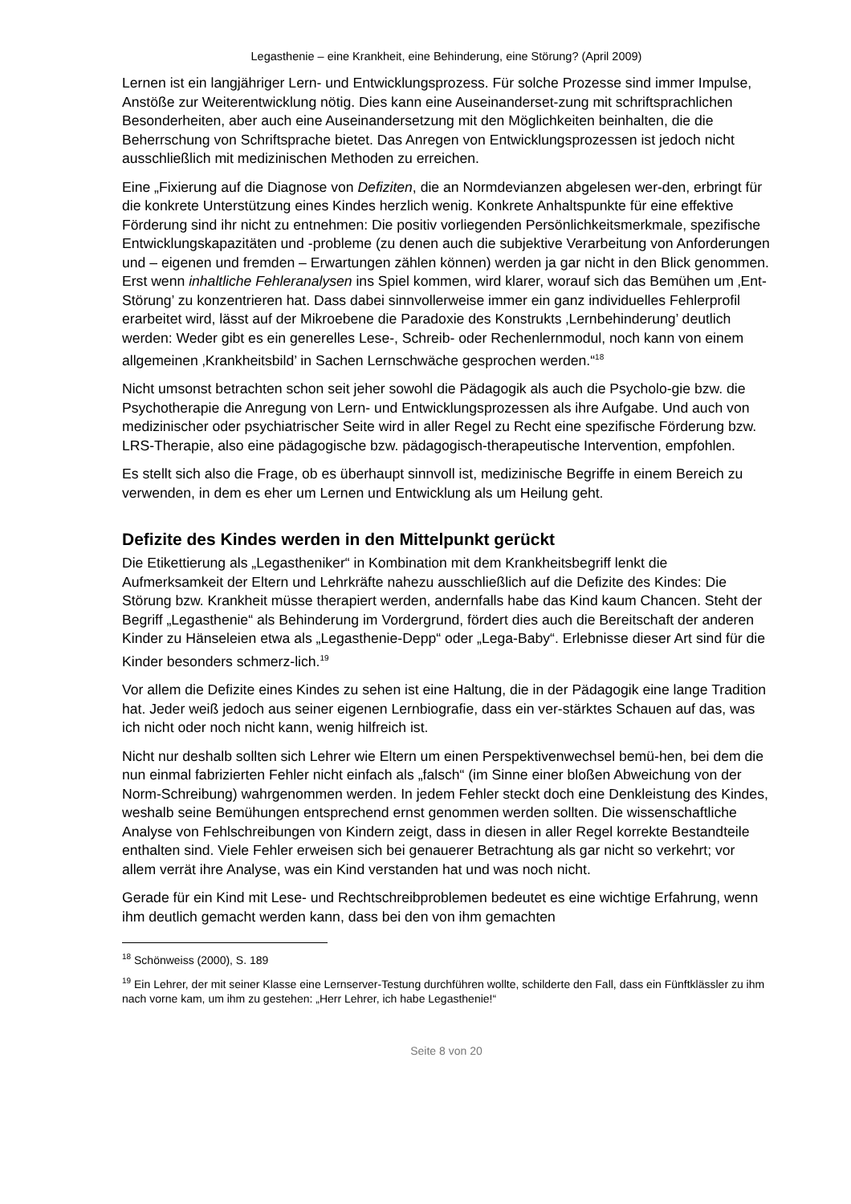Legasthenie – eine Krankheit, eine Behinderung, eine Störung? (April 2009)
Lernen ist ein langjähriger Lern- und Entwicklungsprozess. Für solche Prozesse sind immer Impulse, Anstöße zur Weiterentwicklung nötig. Dies kann eine Auseinanderset-zung mit schriftsprachlichen Besonderheiten, aber auch eine Auseinandersetzung mit den Möglichkeiten beinhalten, die die Beherrschung von Schriftsprache bietet. Das Anregen von Entwicklungsprozessen ist jedoch nicht ausschließlich mit medizinischen Methoden zu erreichen.
Eine „Fixierung auf die Diagnose von Defiziten, die an Normdevianzen abgelesen wer-den, erbringt für die konkrete Unterstützung eines Kindes herzlich wenig. Konkrete Anhaltspunkte für eine effektive Förderung sind ihr nicht zu entnehmen: Die positiv vorliegenden Persönlichkeitsmerkmale, spezifische Entwicklungskapazitäten und -probleme (zu denen auch die subjektive Verarbeitung von Anforderungen und – eigenen und fremden – Erwartungen zählen können) werden ja gar nicht in den Blick genommen. Erst wenn inhaltliche Fehleranalysen ins Spiel kommen, wird klarer, worauf sich das Bemühen um ‚Ent-Störung’ zu konzentrieren hat. Dass dabei sinnvollerweise immer ein ganz individuelles Fehlerprofil erarbeitet wird, lässt auf der Mikroebene die Paradoxie des Konstrukts ‚Lernbehinderung’ deutlich werden: Weder gibt es ein generelles Lese-, Schreib- oder Rechenlernmodul, noch kann von einem allgemeinen ‚Krankheitsbild’ in Sachen Lernschwäche gesprochen werden.“<sup>18</sup>
Nicht umsonst betrachten schon seit jeher sowohl die Pädagogik als auch die Psycholo-gie bzw. die Psychotherapie die Anregung von Lern- und Entwicklungsprozessen als ihre Aufgabe. Und auch von medizinischer oder psychiatrischer Seite wird in aller Regel zu Recht eine spezifische Förderung bzw. LRS-Therapie, also eine pädagogische bzw. pädagogisch-therapeutische Intervention, empfohlen.
Es stellt sich also die Frage, ob es überhaupt sinnvoll ist, medizinische Begriffe in einem Bereich zu verwenden, in dem es eher um Lernen und Entwicklung als um Heilung geht.
Defizite des Kindes werden in den Mittelpunkt gerückt
Die Etikettierung als „Legastheniker“ in Kombination mit dem Krankheitsbegriff lenkt die Aufmerksamkeit der Eltern und Lehrkräfte nahezu ausschließlich auf die Defizite des Kindes: Die Störung bzw. Krankheit müsse therapiert werden, andernfalls habe das Kind kaum Chancen. Steht der Begriff „Legasthenie“ als Behinderung im Vordergrund, fördert dies auch die Bereitschaft der anderen Kinder zu Hänseleien etwa als „Legasthenie-Depp“ oder „Lega-Baby“. Erlebnisse dieser Art sind für die Kinder besonders schmerz-lich.<sup>19</sup>
Vor allem die Defizite eines Kindes zu sehen ist eine Haltung, die in der Pädagogik eine lange Tradition hat. Jeder weiß jedoch aus seiner eigenen Lernbiografie, dass ein ver-stärktes Schauen auf das, was ich nicht oder noch nicht kann, wenig hilfreich ist.
Nicht nur deshalb sollten sich Lehrer wie Eltern um einen Perspektivenwechsel bemü-hen, bei dem die nun einmal fabrizierten Fehler nicht einfach als „falsch“ (im Sinne einer bloßen Abweichung von der Norm-Schreibung) wahrgenommen werden. In jedem Fehler steckt doch eine Denkleistung des Kindes, weshalb seine Bemühungen entsprechend ernst genommen werden sollten. Die wissenschaftliche Analyse von Fehlschreibungen von Kindern zeigt, dass in diesen in aller Regel korrekte Bestandteile enthalten sind. Viele Fehler erweisen sich bei genauerer Betrachtung als gar nicht so verkehrt; vor allem verrät ihre Analyse, was ein Kind verstanden hat und was noch nicht.
Gerade für ein Kind mit Lese- und Rechtschreibproblemen bedeutet es eine wichtige Erfahrung, wenn ihm deutlich gemacht werden kann, dass bei den von ihm gemachten
<sup>18</sup> Schönweiss (2000), S. 189
<sup>19</sup> Ein Lehrer, der mit seiner Klasse eine Lernserver-Testung durchführen wollte, schilderte den Fall, dass ein Fünftklässler zu ihm nach vorne kam, um ihm zu gestehen: „Herr Lehrer, ich habe Legasthenie!“
Seite 8 von 20